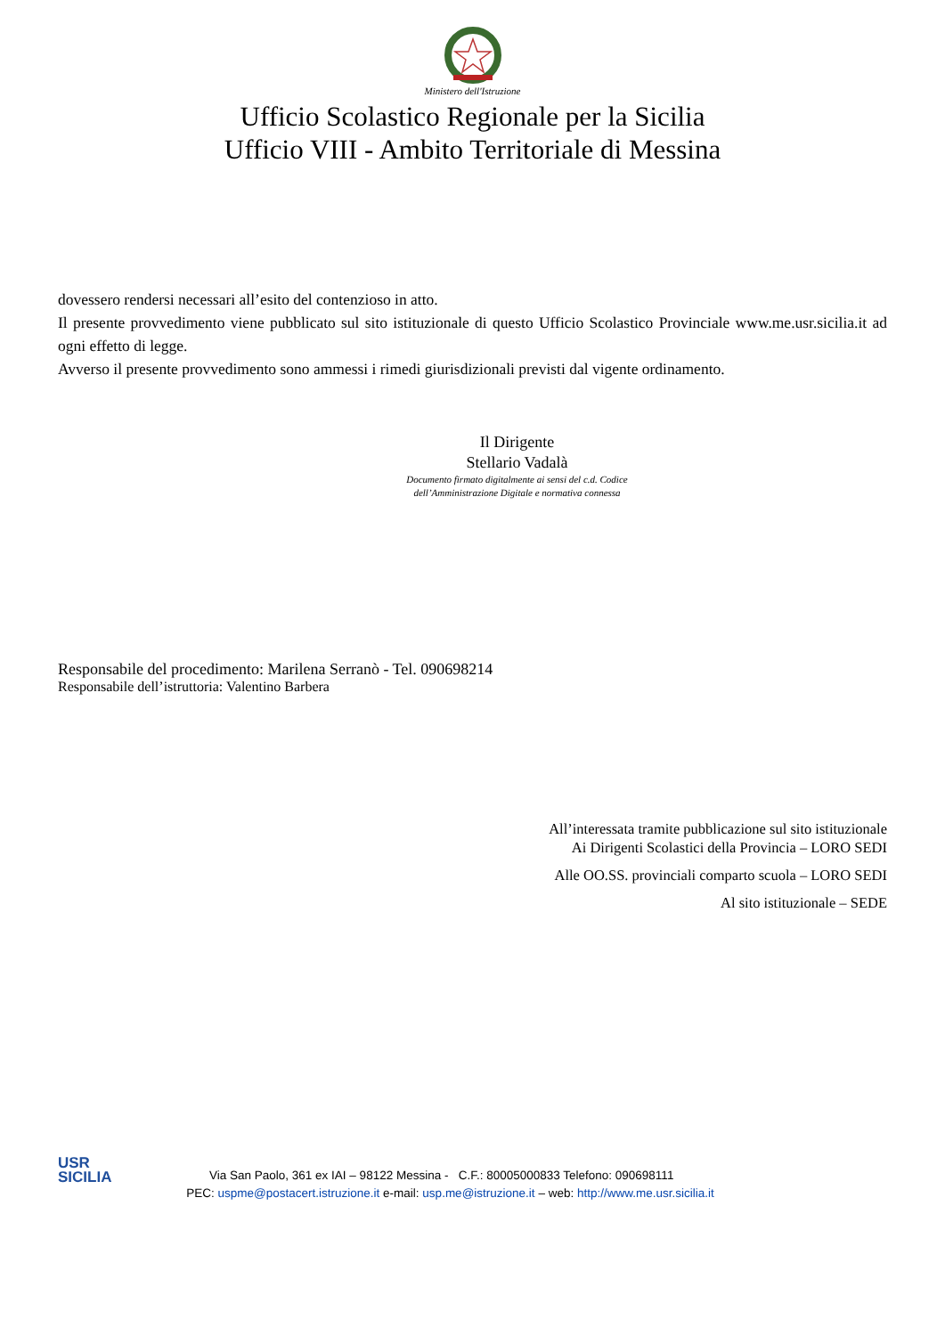Ministero dell'Istruzione
Ufficio Scolastico Regionale per la Sicilia
Ufficio VIII - Ambito Territoriale di Messina
dovessero rendersi necessari all’esito del contenzioso in atto.
Il presente provvedimento viene pubblicato sul sito istituzionale di questo Ufficio Scolastico Provinciale www.me.usr.sicilia.it ad ogni effetto di legge.
Avverso il presente provvedimento sono ammessi i rimedi giurisdizionali previsti dal vigente ordinamento.
Il Dirigente
Stellario Vadalà
Documento firmato digitalmente ai sensi del c.d. Codice
dell’Amministrazione Digitale e normativa connessa
Responsabile del procedimento: Marilena Serranò - Tel. 090698214
Responsabile dell’istruttoria: Valentino Barbera
All’interessata tramite pubblicazione sul sito istituzionale
Ai Dirigenti Scolastici della Provincia – LORO SEDI
Alle OO.SS. provinciali comparto scuola – LORO SEDI
Al sito istituzionale – SEDE
USR
SICILIA
Via San Paolo, 361 ex IAI – 98122 Messina - C.F.: 80005000833 Telefono: 090698111
PEC: uspme@postacert.istruzione.it e-mail: usp.me@istruzione.it – web: http://www.me.usr.sicilia.it